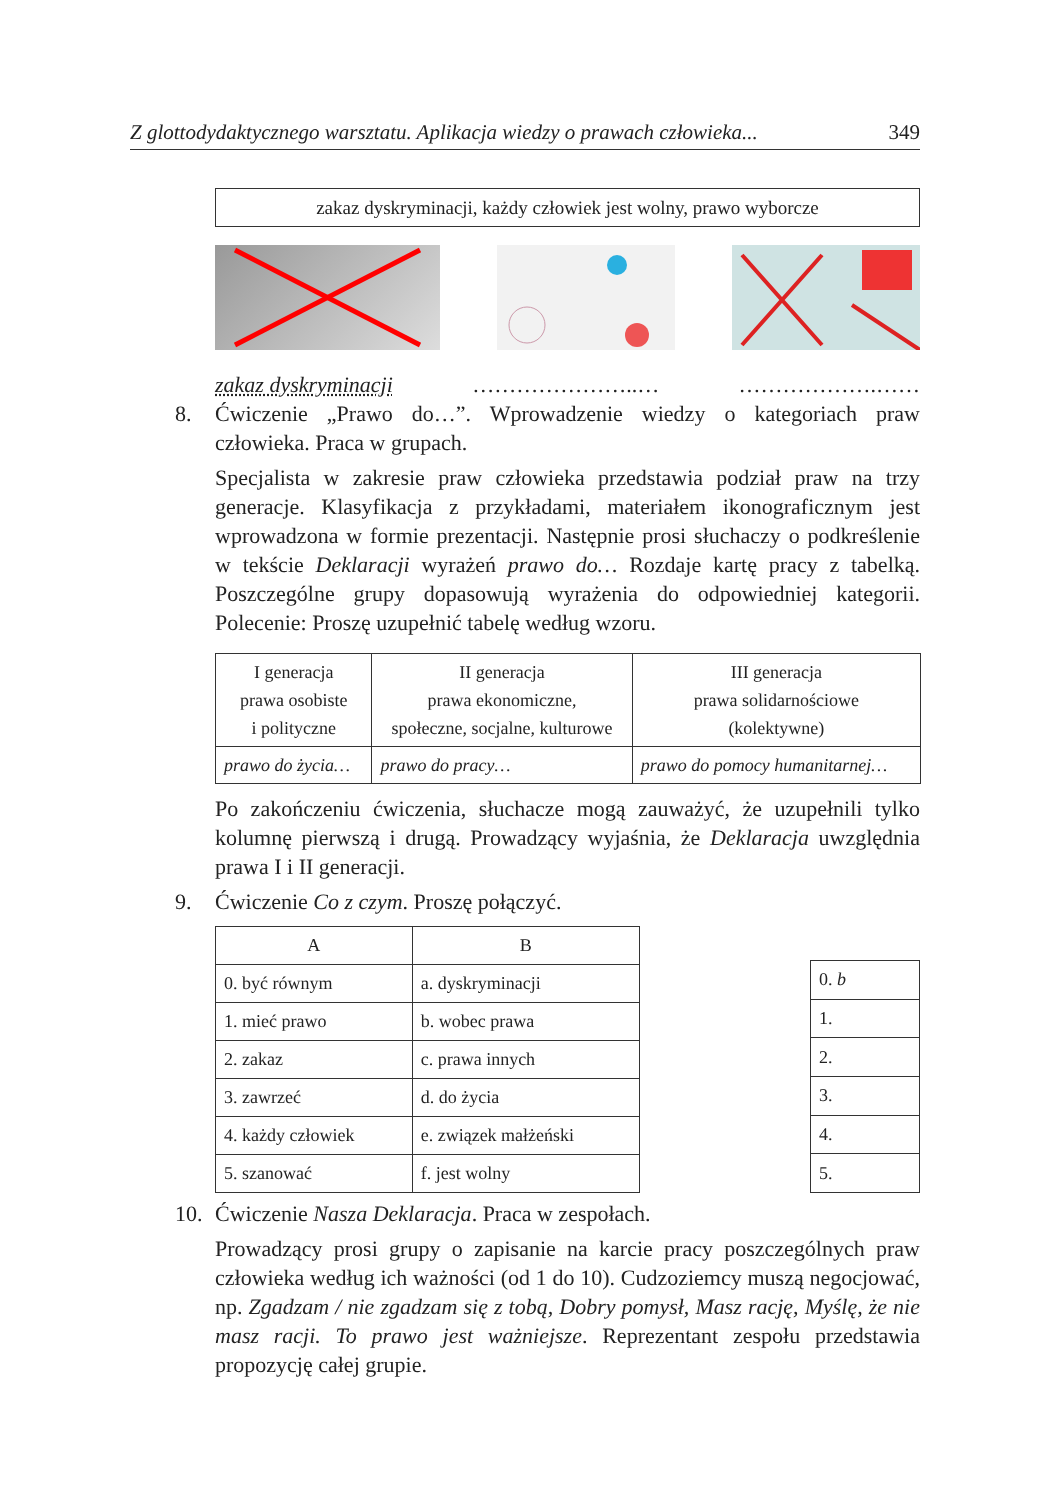Z glottodydaktycznego warsztatu. Aplikacja wiedzy o prawach człowieka... 349
zakaz dyskryminacji, każdy człowiek jest wolny, prawo wyborcze
zakaz dyskryminacji …………………..… ……………….……
8. Ćwiczenie „Prawo do…”. Wprowadzenie wiedzy o kategoriach praw człowieka. Praca w grupach.
Specjalista w zakresie praw człowieka przedstawia podział praw na trzy generacje. Klasyfikacja z przykładami, materiałem ikonograficznym jest wprowadzona w formie prezentacji. Następnie prosi słuchaczy o podkreślenie w tekście Deklaracji wyrażeń prawo do… Rozdaje kartę pracy z tabelką. Poszczególne grupy dopasowują wyrażenia do odpowiedniej kategorii. Polecenie: Proszę uzupełnić tabelę według wzoru.
| I generacja prawa osobiste i polityczne | II generacja prawa ekonomiczne, społeczne, socjalne, kulturowe | III generacja prawa solidarnościowe (kolektywne) |
| --- | --- | --- |
| prawo do życia… | prawo do pracy… | prawo do pomocy humanitarnej… |
Po zakończeniu ćwiczenia, słuchacze mogą zauważyć, że uzupełnili tylko kolumnę pierwszą i drugą. Prowadzący wyjaśnia, że Deklaracja uwzględnia prawa I i II generacji.
9. Ćwiczenie Co z czym. Proszę połączyć.
| A | B |
| --- | --- |
| 0. być równym | a. dyskryminacji |
| 1. mieć prawo | b. wobec prawa |
| 2. zakaz | c. prawa innych |
| 3. zawrzeć | d. do życia |
| 4. każdy człowiek | e. związek małżeński |
| 5. szanować | f. jest wolny |
| 0. b |
| 1. |
| 2. |
| 3. |
| 4. |
| 5. |
10. Ćwiczenie Nasza Deklaracja. Praca w zespołach.
Prowadzący prosi grupy o zapisanie na karcie pracy poszczególnych praw człowieka według ich ważności (od 1 do 10). Cudzoziemcy muszą negocjować, np. Zgadzam / nie zgadzam się z tobą, Dobry pomysł, Masz rację, Myślę, że nie masz racji. To prawo jest ważniejsze. Reprezentant zespołu przedstawia propozycję całej grupie.